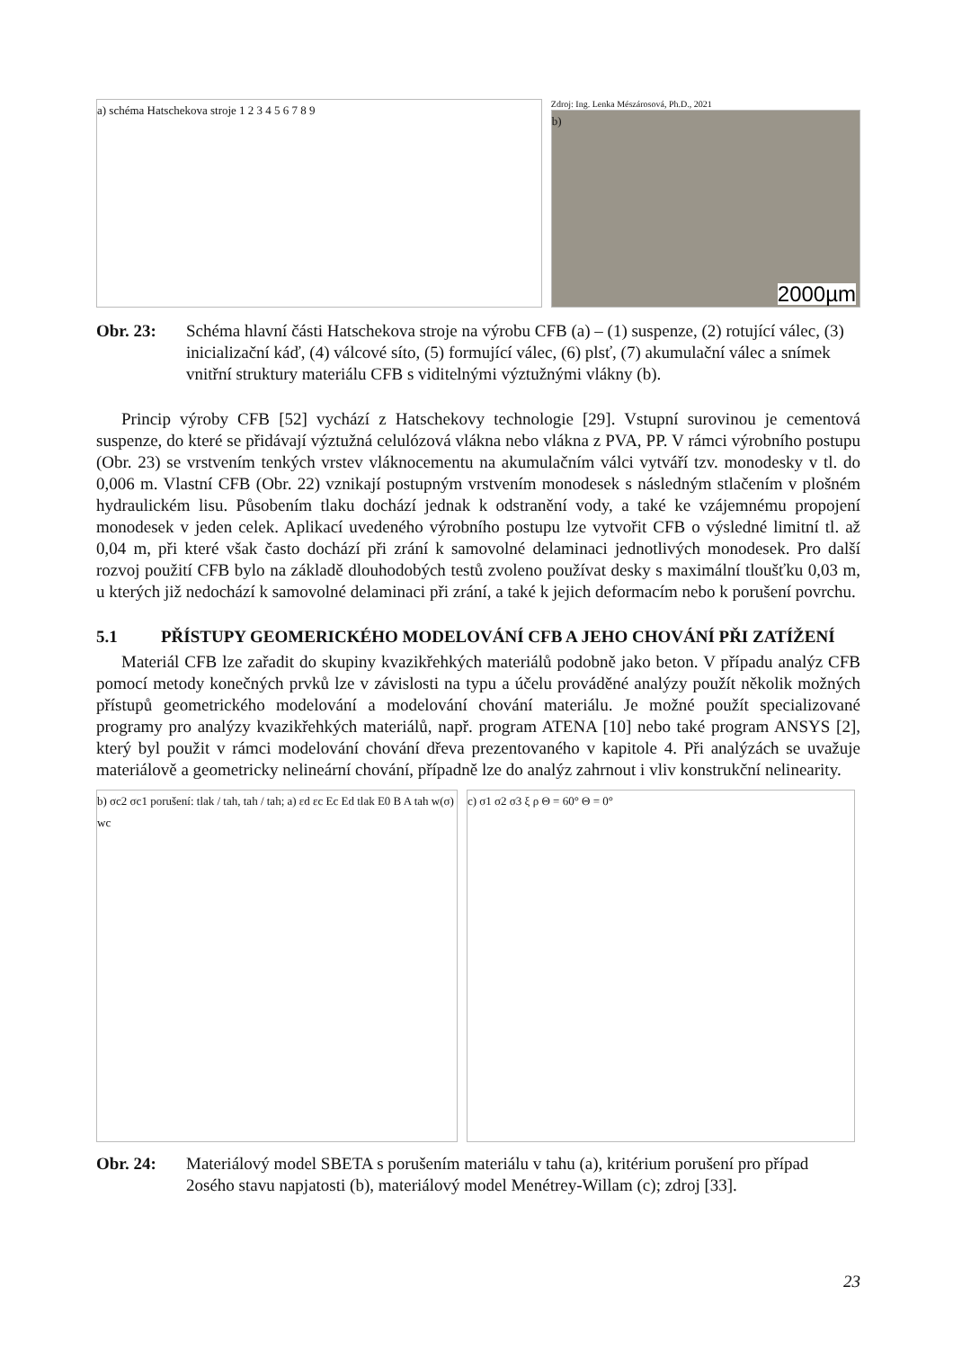a) schéma Hatschekova stroje 1 2 3 4 5 6 7 8 9
Zdroj: Ing. Lenka Mészárosová, Ph.D., 2021
b)
2000µm
Obr. 23: Schéma hlavní části Hatschekova stroje na výrobu CFB (a) – (1) suspenze, (2) rotující válec, (3) inicializační káď, (4) válcové síto, (5) formující válec, (6) plsť, (7) akumulační válec a snímek vnitřní struktury materiálu CFB s viditelnými výztužnými vlákny (b).
Princip výroby CFB [52] vychází z Hatschekovy technologie [29]. Vstupní surovinou je cementová suspenze, do které se přidávají výztužná celulózová vlákna nebo vlákna z PVA, PP. V rámci výrobního postupu (Obr. 23) se vrstvením tenkých vrstev vláknocementu na akumulačním válci vytváří tzv. monodesky v tl. do 0,006 m. Vlastní CFB (Obr. 22) vznikají postupným vrstvením monodesek s následným stlačením v plošném hydraulickém lisu. Působením tlaku dochází jednak k odstranění vody, a také ke vzájemnému propojení monodesek v jeden celek. Aplikací uvedeného výrobního postupu lze vytvořit CFB o výsledné limitní tl. až 0,04 m, při které však často dochází při zrání k samovolné delaminaci jednotlivých monodesek. Pro další rozvoj použití CFB bylo na základě dlouhodobých testů zvoleno používat desky s maximální tloušťku 0,03 m, u kterých již nedochází k samovolné delaminaci při zrání, a také k jejich deformacím nebo k porušení povrchu.
5.1 PŘÍSTUPY GEOMERICKÉHO MODELOVÁNÍ CFB A JEHO CHOVÁNÍ PŘI ZATÍŽENÍ
Materiál CFB lze zařadit do skupiny kvazikřehkých materiálů podobně jako beton. V případu analýz CFB pomocí metody konečných prvků lze v závislosti na typu a účelu prováděné analýzy použít několik možných přístupů geometrického modelování a modelování chování materiálu. Je možné použít specializované programy pro analýzy kvazikřehkých materiálů, např. program ATENA [10] nebo také program ANSYS [2], který byl použit v rámci modelování chování dřeva prezentovaného v kapitole 4. Při analýzách se uvažuje materiálově a geometricky nelineární chování, případně lze do analýz zahrnout i vliv konstrukční nelinearity.
b) σc2 σc1 porušení: tlak / tah, tah / tah; a) εd εc Ec Ed tlak E0 B A tah w(σ) wc
c) σ1 σ2 σ3 ξ ρ Θ = 60° Θ = 0°
Obr. 24: Materiálový model SBETA s porušením materiálu v tahu (a), kritérium porušení pro případ 2osého stavu napjatosti (b), materiálový model Menétrey-Willam (c); zdroj [33].
23